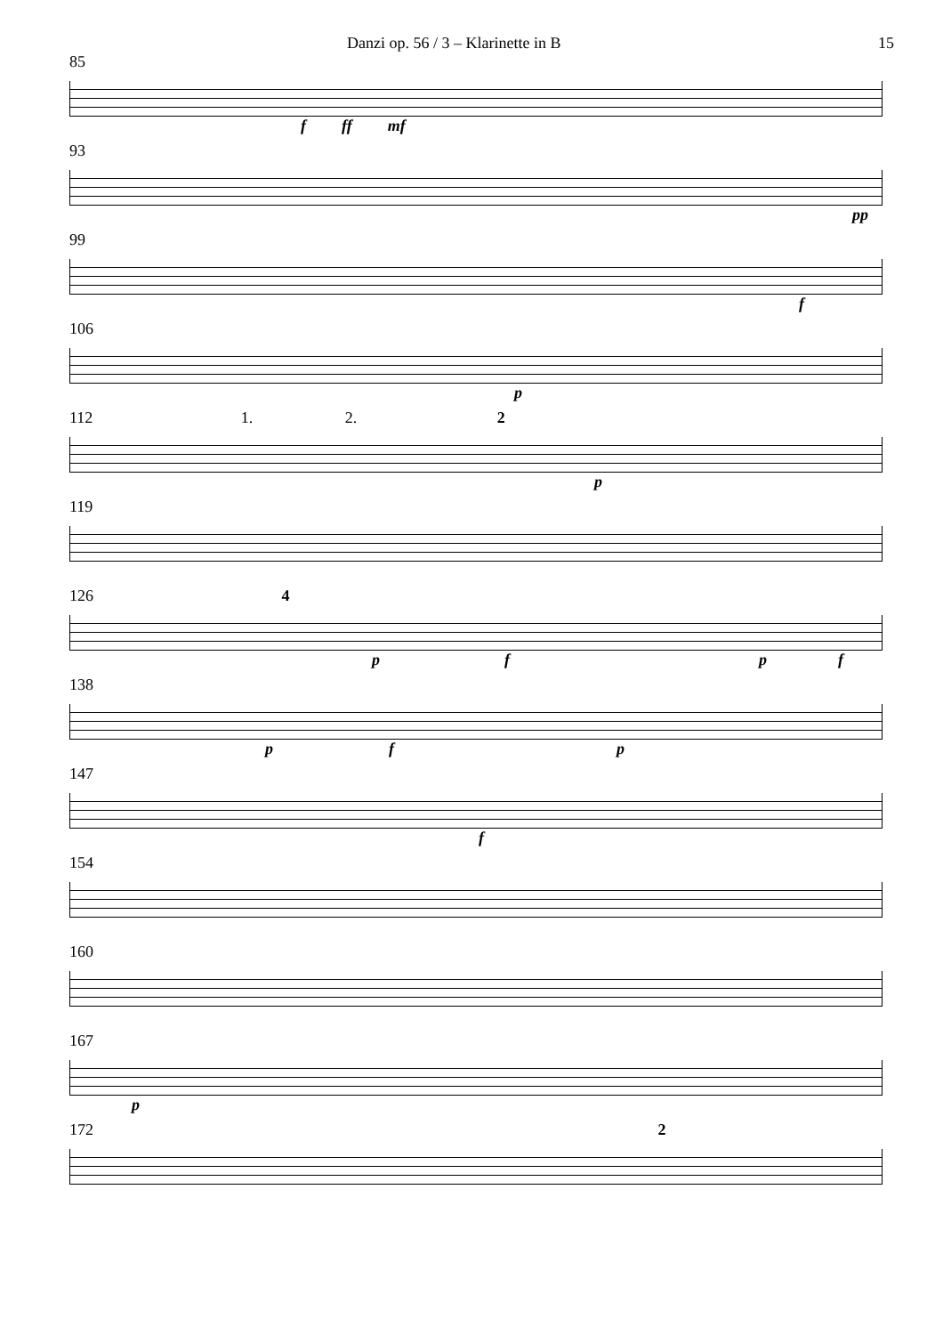Danzi op. 56 / 3 – Klarinette in B 15
85
f ff mf
93
pp
99
f
106
p
112 1. 2. 2
p
119
126 4
pfpf
138
pfp
147
f
154
160
167
p
172 2